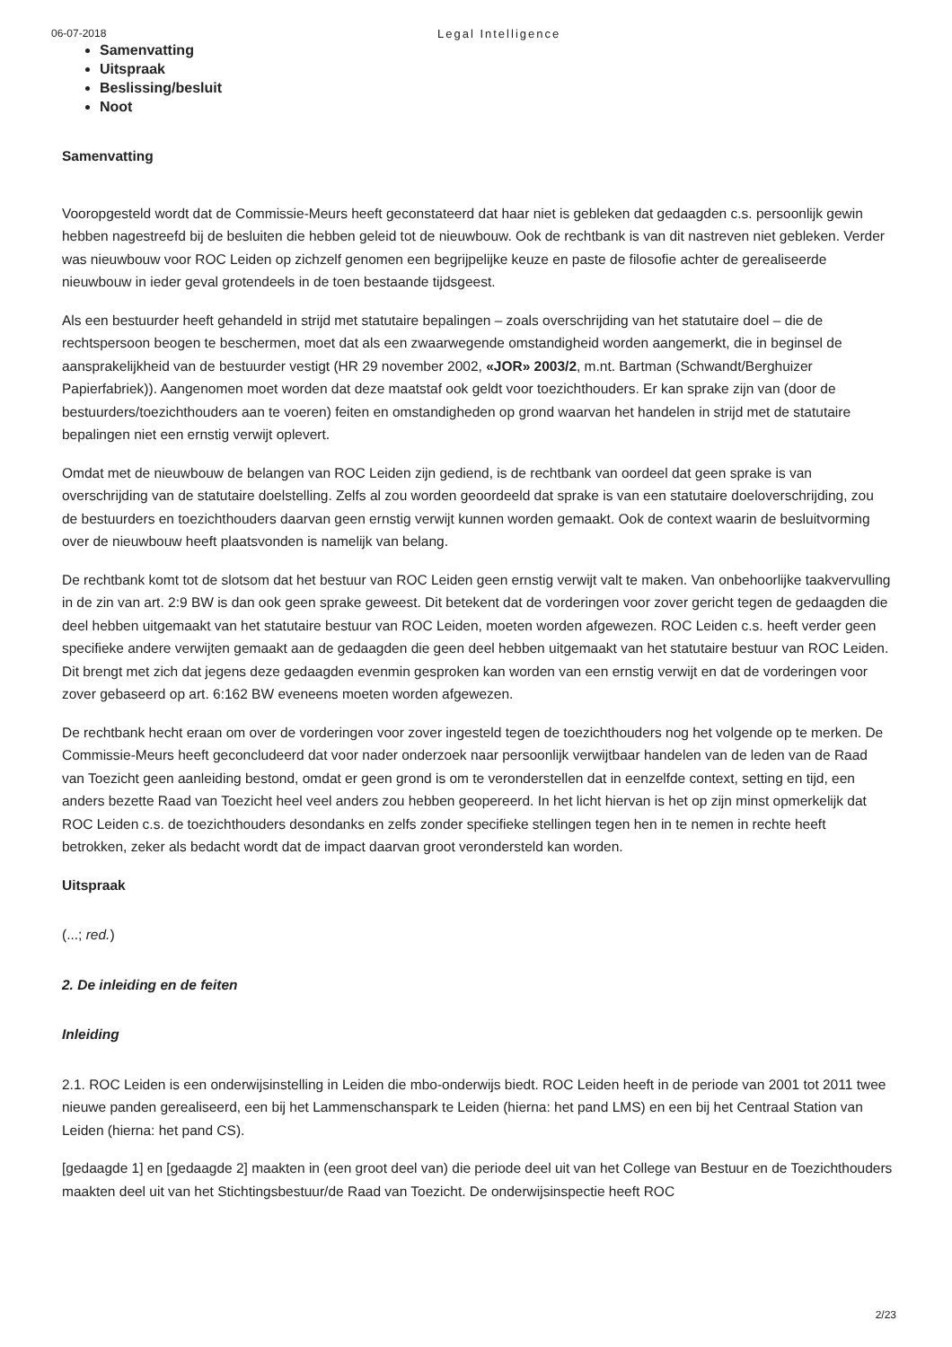06-07-2018 Legal Intelligence
Samenvatting
Uitspraak
Beslissing/besluit
Noot
Samenvatting
Vooropgesteld wordt dat de Commissie-Meurs heeft geconstateerd dat haar niet is gebleken dat gedaagden c.s. persoonlijk gewin hebben nagestreefd bij de besluiten die hebben geleid tot de nieuwbouw. Ook de rechtbank is van dit nastreven niet gebleken. Verder was nieuwbouw voor ROC Leiden op zichzelf genomen een begrijpelijke keuze en paste de filosofie achter de gerealiseerde nieuwbouw in ieder geval grotendeels in de toen bestaande tijdsgeest.
Als een bestuurder heeft gehandeld in strijd met statutaire bepalingen – zoals overschrijding van het statutaire doel – die de rechtspersoon beogen te beschermen, moet dat als een zwaarwegende omstandigheid worden aangemerkt, die in beginsel de aansprakelijkheid van de bestuurder vestigt (HR 29 november 2002, «JOR» 2003/2, m.nt. Bartman (Schwandt/Berghuizer Papierfabriek)). Aangenomen moet worden dat deze maatstaf ook geldt voor toezichthouders. Er kan sprake zijn van (door de bestuurders/toezichthouders aan te voeren) feiten en omstandigheden op grond waarvan het handelen in strijd met de statutaire bepalingen niet een ernstig verwijt oplevert.
Omdat met de nieuwbouw de belangen van ROC Leiden zijn gediend, is de rechtbank van oordeel dat geen sprake is van overschrijding van de statutaire doelstelling. Zelfs al zou worden geoordeeld dat sprake is van een statutaire doeloverschrijding, zou de bestuurders en toezichthouders daarvan geen ernstig verwijt kunnen worden gemaakt. Ook de context waarin de besluitvorming over de nieuwbouw heeft plaatsvonden is namelijk van belang.
De rechtbank komt tot de slotsom dat het bestuur van ROC Leiden geen ernstig verwijt valt te maken. Van onbehoorlijke taakvervulling in de zin van art. 2:9 BW is dan ook geen sprake geweest. Dit betekent dat de vorderingen voor zover gericht tegen de gedaagden die deel hebben uitgemaakt van het statutaire bestuur van ROC Leiden, moeten worden afgewezen. ROC Leiden c.s. heeft verder geen specifieke andere verwijten gemaakt aan de gedaagden die geen deel hebben uitgemaakt van het statutaire bestuur van ROC Leiden. Dit brengt met zich dat jegens deze gedaagden evenmin gesproken kan worden van een ernstig verwijt en dat de vorderingen voor zover gebaseerd op art. 6:162 BW eveneens moeten worden afgewezen.
De rechtbank hecht eraan om over de vorderingen voor zover ingesteld tegen de toezichthouders nog het volgende op te merken. De Commissie-Meurs heeft geconcludeerd dat voor nader onderzoek naar persoonlijk verwijtbaar handelen van de leden van de Raad van Toezicht geen aanleiding bestond, omdat er geen grond is om te veronderstellen dat in eenzelfde context, setting en tijd, een anders bezette Raad van Toezicht heel veel anders zou hebben geopereerd. In het licht hiervan is het op zijn minst opmerkelijk dat ROC Leiden c.s. de toezichthouders desondanks en zelfs zonder specifieke stellingen tegen hen in te nemen in rechte heeft betrokken, zeker als bedacht wordt dat de impact daarvan groot verondersteld kan worden.
Uitspraak
(...; red.)
2. De inleiding en de feiten
Inleiding
2.1. ROC Leiden is een onderwijsinstelling in Leiden die mbo-onderwijs biedt. ROC Leiden heeft in de periode van 2001 tot 2011 twee nieuwe panden gerealiseerd, een bij het Lammenschanspark te Leiden (hierna: het pand LMS) en een bij het Centraal Station van Leiden (hierna: het pand CS).
[gedaagde 1] en [gedaagde 2] maakten in (een groot deel van) die periode deel uit van het College van Bestuur en de Toezichthouders maakten deel uit van het Stichtingsbestuur/de Raad van Toezicht. De onderwijsinspectie heeft ROC
2/23